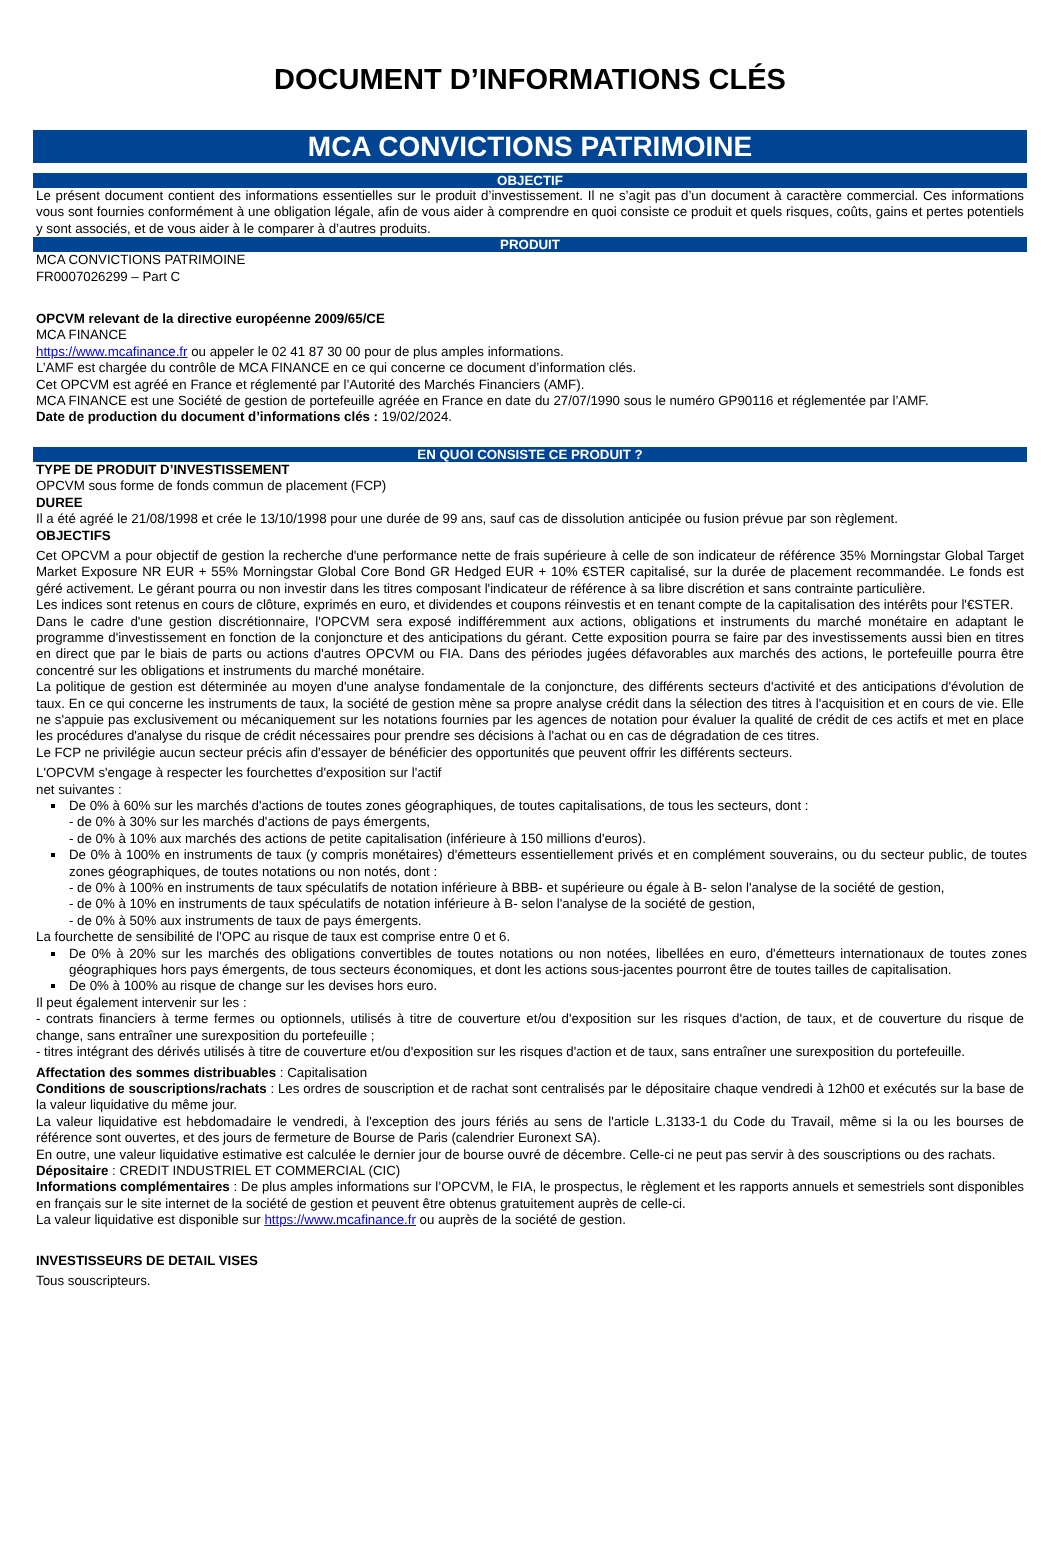DOCUMENT D’INFORMATIONS CLÉS
MCA CONVICTIONS PATRIMOINE
OBJECTIF
Le présent document contient des informations essentielles sur le produit d’investissement. Il ne s’agit pas d’un document à caractère commercial. Ces informations vous sont fournies conformément à une obligation légale, afin de vous aider à comprendre en quoi consiste ce produit et quels risques, coûts, gains et pertes potentiels y sont associés, et de vous aider à le comparer à d’autres produits.
PRODUIT
MCA CONVICTIONS PATRIMOINE
FR0007026299 – Part C
OPCVM relevant de la directive européenne 2009/65/CE
MCA FINANCE
https://www.mcafinance.fr ou appeler le 02 41 87 30 00 pour de plus amples informations.
L’AMF est chargée du contrôle de MCA FINANCE en ce qui concerne ce document d’information clés.
Cet OPCVM est agréé en France et réglementé par l’Autorité des Marchés Financiers (AMF).
MCA FINANCE est une Société de gestion de portefeuille agréée en France en date du 27/07/1990 sous le numéro GP90116 et réglementée par l’AMF.
Date de production du document d’informations clés : 19/02/2024.
EN QUOI CONSISTE CE PRODUIT ?
TYPE DE PRODUIT D’INVESTISSEMENT
OPCVM sous forme de fonds commun de placement (FCP)
DUREE
Il a été agréé le 21/08/1998 et crée le 13/10/1998 pour une durée de 99 ans, sauf cas de dissolution anticipée ou fusion prévue par son règlement.
OBJECTIFS
Cet OPCVM a pour objectif de gestion la recherche d'une performance nette de frais supérieure à celle de son indicateur de référence 35% Morningstar Global Target Market Exposure NR EUR + 55% Morningstar Global Core Bond GR Hedged EUR + 10% €STER capitalisé, sur la durée de placement recommandée. Le fonds est géré activement. Le gérant pourra ou non investir dans les titres composant l'indicateur de référence à sa libre discrétion et sans contrainte particulière.
Les indices sont retenus en cours de clôture, exprimés en euro, et dividendes et coupons réinvestis et en tenant compte de la capitalisation des intérêts pour l'€STER.
Dans le cadre d'une gestion discrétionnaire, l'OPCVM sera exposé indifféremment aux actions, obligations et instruments du marché monétaire en adaptant le programme d'investissement en fonction de la conjoncture et des anticipations du gérant. Cette exposition pourra se faire par des investissements aussi bien en titres en direct que par le biais de parts ou actions d'autres OPCVM ou FIA. Dans des périodes jugées défavorables aux marchés des actions, le portefeuille pourra être concentré sur les obligations et instruments du marché monétaire.
La politique de gestion est déterminée au moyen d'une analyse fondamentale de la conjoncture, des différents secteurs d'activité et des anticipations d'évolution de taux. En ce qui concerne les instruments de taux, la société de gestion mène sa propre analyse crédit dans la sélection des titres à l'acquisition et en cours de vie. Elle ne s'appuie pas exclusivement ou mécaniquement sur les notations fournies par les agences de notation pour évaluer la qualité de crédit de ces actifs et met en place les procédures d'analyse du risque de crédit nécessaires pour prendre ses décisions à l'achat ou en cas de dégradation de ces titres.
Le FCP ne privilégie aucun secteur précis afin d'essayer de bénéficier des opportunités que peuvent offrir les différents secteurs.
L'OPCVM s'engage à respecter les fourchettes d'exposition sur l'actif
net suivantes :
De 0% à 60% sur les marchés d'actions de toutes zones géographiques, de toutes capitalisations, de tous les secteurs, dont :
- de 0% à 30% sur les marchés d'actions de pays émergents,
- de 0% à 10% aux marchés des actions de petite capitalisation (inférieure à 150 millions d'euros).
De 0% à 100% en instruments de taux (y compris monétaires) d'émetteurs essentiellement privés et en complément souverains, ou du secteur public, de toutes zones géographiques, de toutes notations ou non notés, dont :
- de 0% à 100% en instruments de taux spéculatifs de notation inférieure à BBB- et supérieure ou égale à B- selon l'analyse de la société de gestion,
- de 0% à 10% en instruments de taux spéculatifs de notation inférieure à B- selon l'analyse de la société de gestion,
- de 0% à 50% aux instruments de taux de pays émergents.
La fourchette de sensibilité de l'OPC au risque de taux est comprise entre 0 et 6.
De 0% à 20% sur les marchés des obligations convertibles de toutes notations ou non notées, libellées en euro, d'émetteurs internationaux de toutes zones géographiques hors pays émergents, de tous secteurs économiques, et dont les actions sous-jacentes pourront être de toutes tailles de capitalisation.
De 0% à 100% au risque de change sur les devises hors euro.
Il peut également intervenir sur les :
- contrats financiers à terme fermes ou optionnels, utilisés à titre de couverture et/ou d'exposition sur les risques d'action, de taux, et de couverture du risque de change, sans entraîner une surexposition du portefeuille ;
- titres intégrant des dérivés utilisés à titre de couverture et/ou d'exposition sur les risques d'action et de taux, sans entraîner une surexposition du portefeuille.
Affectation des sommes distribuables : Capitalisation
Conditions de souscriptions/rachats : Les ordres de souscription et de rachat sont centralisés par le dépositaire chaque vendredi à 12h00 et exécutés sur la base de la valeur liquidative du même jour.
La valeur liquidative est hebdomadaire le vendredi, à l'exception des jours fériés au sens de l'article L.3133-1 du Code du Travail, même si la ou les bourses de référence sont ouvertes, et des jours de fermeture de Bourse de Paris (calendrier Euronext SA).
En outre, une valeur liquidative estimative est calculée le dernier jour de bourse ouvré de décembre. Celle-ci ne peut pas servir à des souscriptions ou des rachats.
Dépositaire : CREDIT INDUSTRIEL ET COMMERCIAL (CIC)
Informations complémentaires : De plus amples informations sur l’OPCVM, le FIA, le prospectus, le règlement et les rapports annuels et semestriels sont disponibles en français sur le site internet de la société de gestion et peuvent être obtenus gratuitement auprès de celle-ci.
La valeur liquidative est disponible sur https://www.mcafinance.fr ou auprès de la société de gestion.
INVESTISSEURS DE DETAIL VISES
Tous souscripteurs.